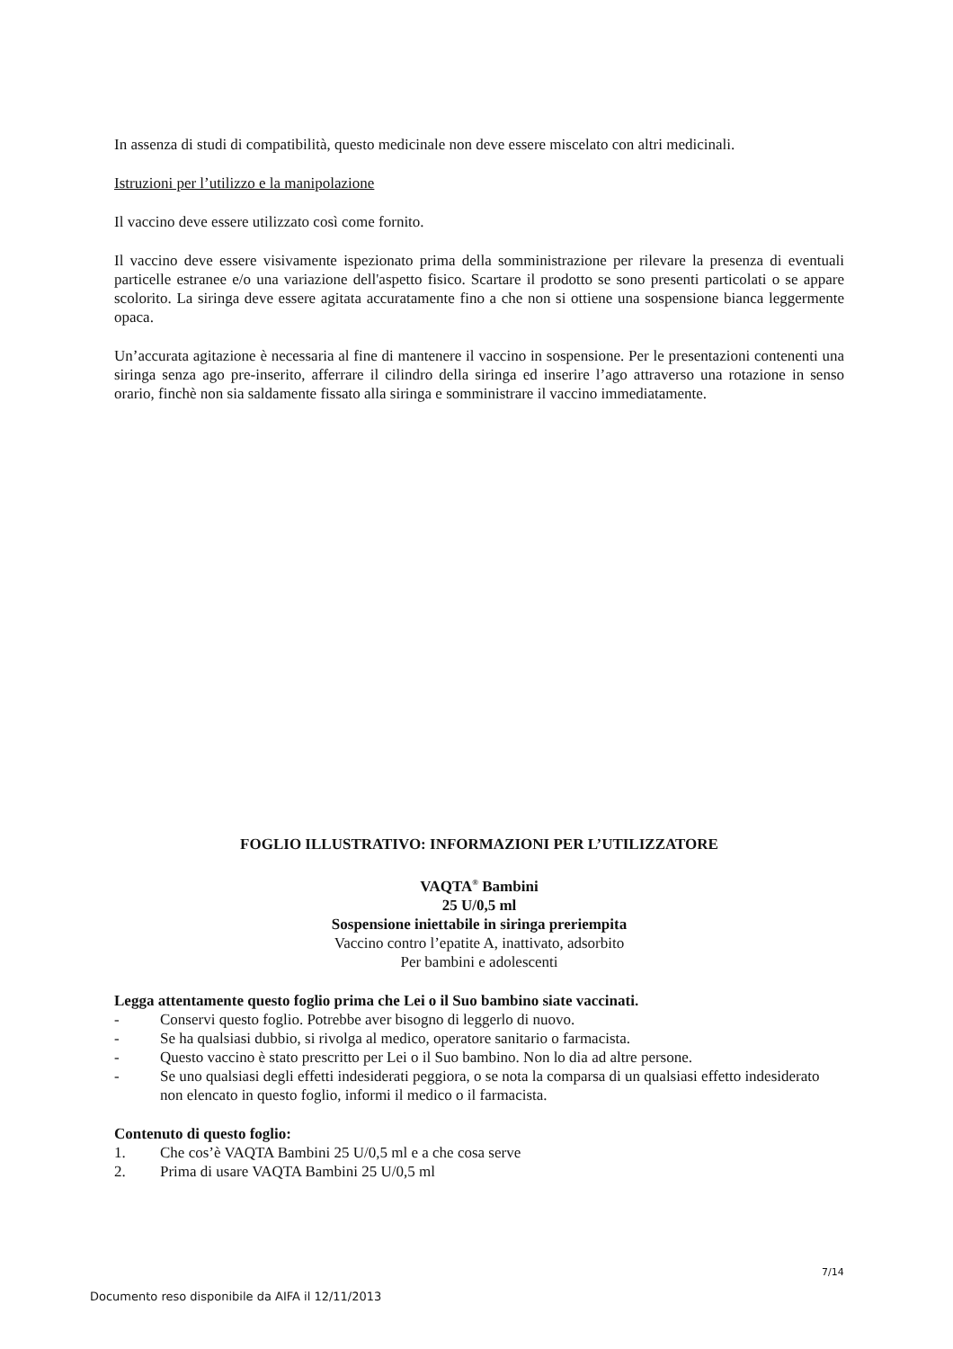In assenza di studi di compatibilità, questo medicinale non deve essere miscelato con altri medicinali.
Istruzioni per l’utilizzo e la manipolazione
Il vaccino deve essere utilizzato così come fornito.
Il vaccino deve essere visivamente ispezionato prima della somministrazione per rilevare la presenza di eventuali particelle estranee e/o una variazione dell'aspetto fisico. Scartare il prodotto se sono presenti particolati o se appare scolorito. La siringa deve essere agitata accuratamente fino a che non si ottiene una sospensione bianca leggermente opaca.
Un’accurata agitazione è necessaria al fine di mantenere il vaccino in sospensione. Per le presentazioni contenenti una siringa senza ago pre-inserito, afferrare il cilindro della siringa ed inserire l’ago attraverso una rotazione in senso orario, finchè non sia saldamente fissato alla siringa e somministrare il vaccino immediatamente.
FOGLIO ILLUSTRATIVO: INFORMAZIONI PER L’UTILIZZATORE
VAQTA<sup>®</sup> Bambini
25 U/0,5 ml
Sospensione iniettabile in siringa preriempita
Vaccino contro l’epatite A, inattivato, adsorbito
Per bambini e adolescenti
Legga attentamente questo foglio prima che Lei o il Suo bambino siate vaccinati.
- Conservi questo foglio. Potrebbe aver bisogno di leggerlo di nuovo.
- Se ha qualsiasi dubbio, si rivolga al medico, operatore sanitario o farmacista.
- Questo vaccino è stato prescritto per Lei o il Suo bambino. Non lo dia ad altre persone.
- Se uno qualsiasi degli effetti indesiderati peggiora, o se nota la comparsa di un qualsiasi effetto indesiderato non elencato in questo foglio, informi il medico o il farmacista.
Contenuto di questo foglio:
1. Che cos’è VAQTA Bambini 25 U/0,5 ml e a che cosa serve
2. Prima di usare VAQTA Bambini 25 U/0,5 ml
7/14
Documento reso disponibile da AIFA il 12/11/2013